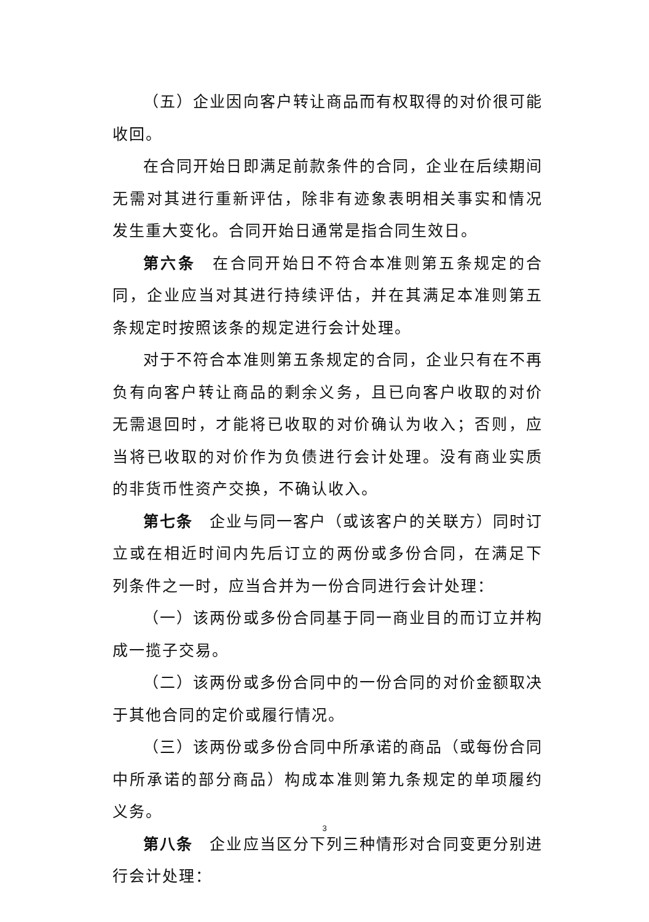（五）企业因向客户转让商品而有权取得的对价很可能收回。
在合同开始日即满足前款条件的合同，企业在后续期间无需对其进行重新评估，除非有迹象表明相关事实和情况发生重大变化。合同开始日通常是指合同生效日。
第六条　在合同开始日不符合本准则第五条规定的合同，企业应当对其进行持续评估，并在其满足本准则第五条规定时按照该条的规定进行会计处理。
对于不符合本准则第五条规定的合同，企业只有在不再负有向客户转让商品的剩余义务，且已向客户收取的对价无需退回时，才能将已收取的对价确认为收入；否则，应当将已收取的对价作为负债进行会计处理。没有商业实质的非货币性资产交换，不确认收入。
第七条　企业与同一客户（或该客户的关联方）同时订立或在相近时间内先后订立的两份或多份合同，在满足下列条件之一时，应当合并为一份合同进行会计处理：
（一）该两份或多份合同基于同一商业目的而订立并构成一揽子交易。
（二）该两份或多份合同中的一份合同的对价金额取决于其他合同的定价或履行情况。
（三）该两份或多份合同中所承诺的商品（或每份合同中所承诺的部分商品）构成本准则第九条规定的单项履约义务。
第八条　企业应当区分下列三种情形对合同变更分别进行会计处理：
3